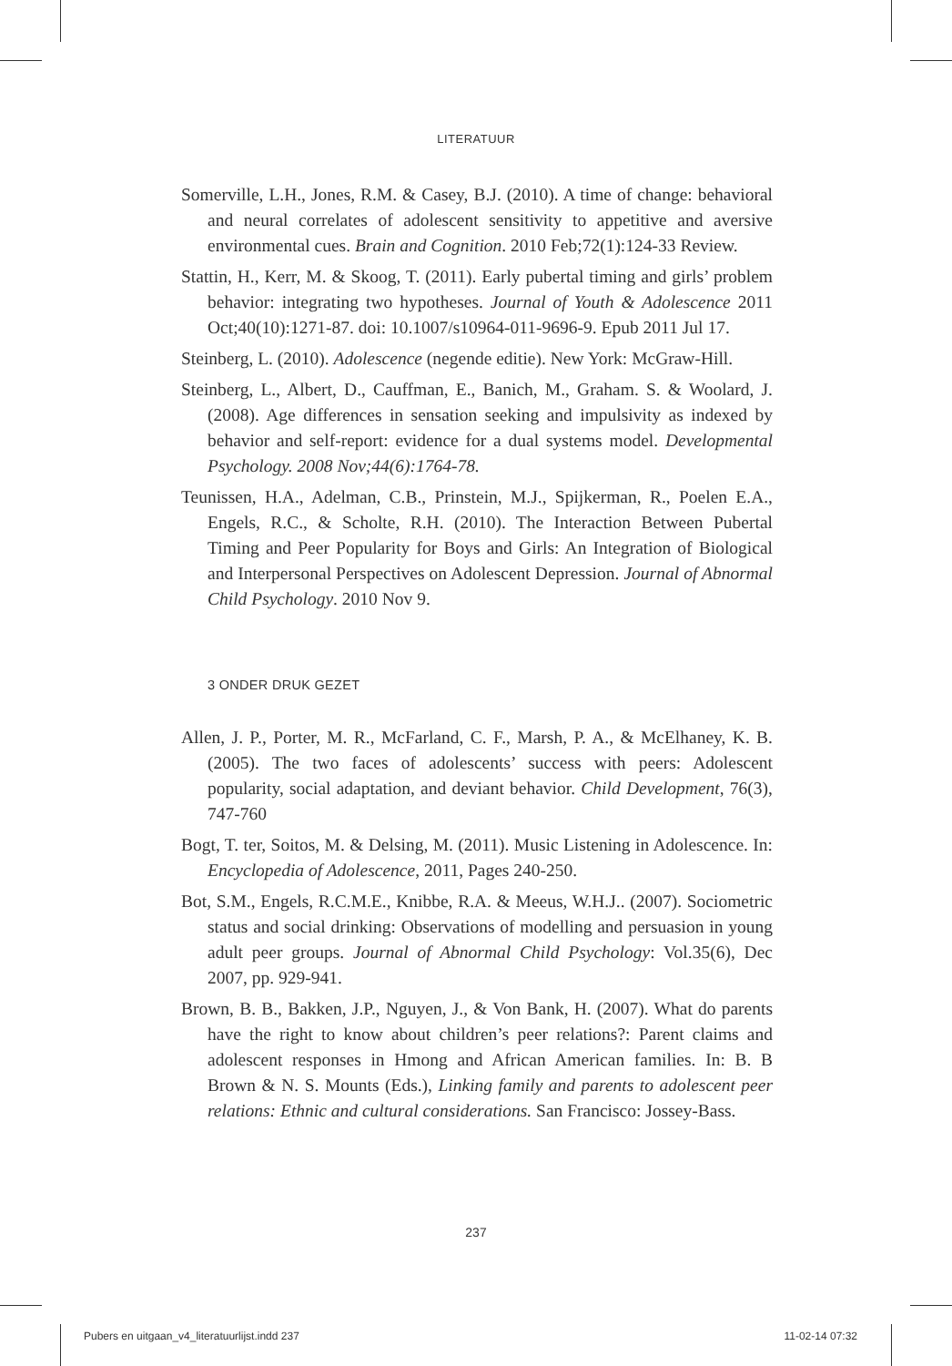LITERATUUR
Somerville, L.H., Jones, R.M. & Casey, B.J. (2010). A time of change: behavioral and neural correlates of adolescent sensitivity to appetitive and aversive environmental cues. Brain and Cognition. 2010 Feb;72(1):124-33 Review.
Stattin, H., Kerr, M. & Skoog, T. (2011). Early pubertal timing and girls’ problem behavior: integrating two hypotheses. Journal of Youth & Adolescence 2011 Oct;40(10):1271-87. doi: 10.1007/s10964-011-9696-9. Epub 2011 Jul 17.
Steinberg, L. (2010). Adolescence (negende editie). New York: McGraw-Hill.
Steinberg, L., Albert, D., Cauffman, E., Banich, M., Graham. S. & Woolard, J. (2008). Age differences in sensation seeking and impulsivity as indexed by behavior and self-report: evidence for a dual systems model. Developmental Psychology. 2008 Nov;44(6):1764-78.
Teunissen, H.A., Adelman, C.B., Prinstein, M.J., Spijkerman, R., Poelen E.A., Engels, R.C., & Scholte, R.H. (2010). The Interaction Between Pubertal Timing and Peer Popularity for Boys and Girls: An Integration of Biological and Interpersonal Perspectives on Adolescent Depression. Journal of Abnormal Child Psychology. 2010 Nov 9.
3 ONDER DRUK GEZET
Allen, J. P., Porter, M. R., McFarland, C. F., Marsh, P. A., & McElhaney, K. B. (2005). The two faces of adolescents’ success with peers: Adolescent popularity, social adaptation, and deviant behavior. Child Development, 76(3), 747-760
Bogt, T. ter, Soitos, M. & Delsing, M. (2011). Music Listening in Adolescence. In: Encyclopedia of Adolescence, 2011, Pages 240-250.
Bot, S.M., Engels, R.C.M.E., Knibbe, R.A. & Meeus, W.H.J.. (2007). Sociometric status and social drinking: Observations of modelling and persuasion in young adult peer groups. Journal of Abnormal Child Psychology: Vol.35(6), Dec 2007, pp. 929-941.
Brown, B. B., Bakken, J.P., Nguyen, J., & Von Bank, H. (2007). What do parents have the right to know about children’s peer relations?: Parent claims and adolescent responses in Hmong and African American families. In: B. B Brown & N. S. Mounts (Eds.), Linking family and parents to adolescent peer relations: Ethnic and cultural considerations. San Francisco: Jossey-Bass.
237
Pubers en uitgaan_v4_literatuurlijst.indd 237 11-02-14 07:32